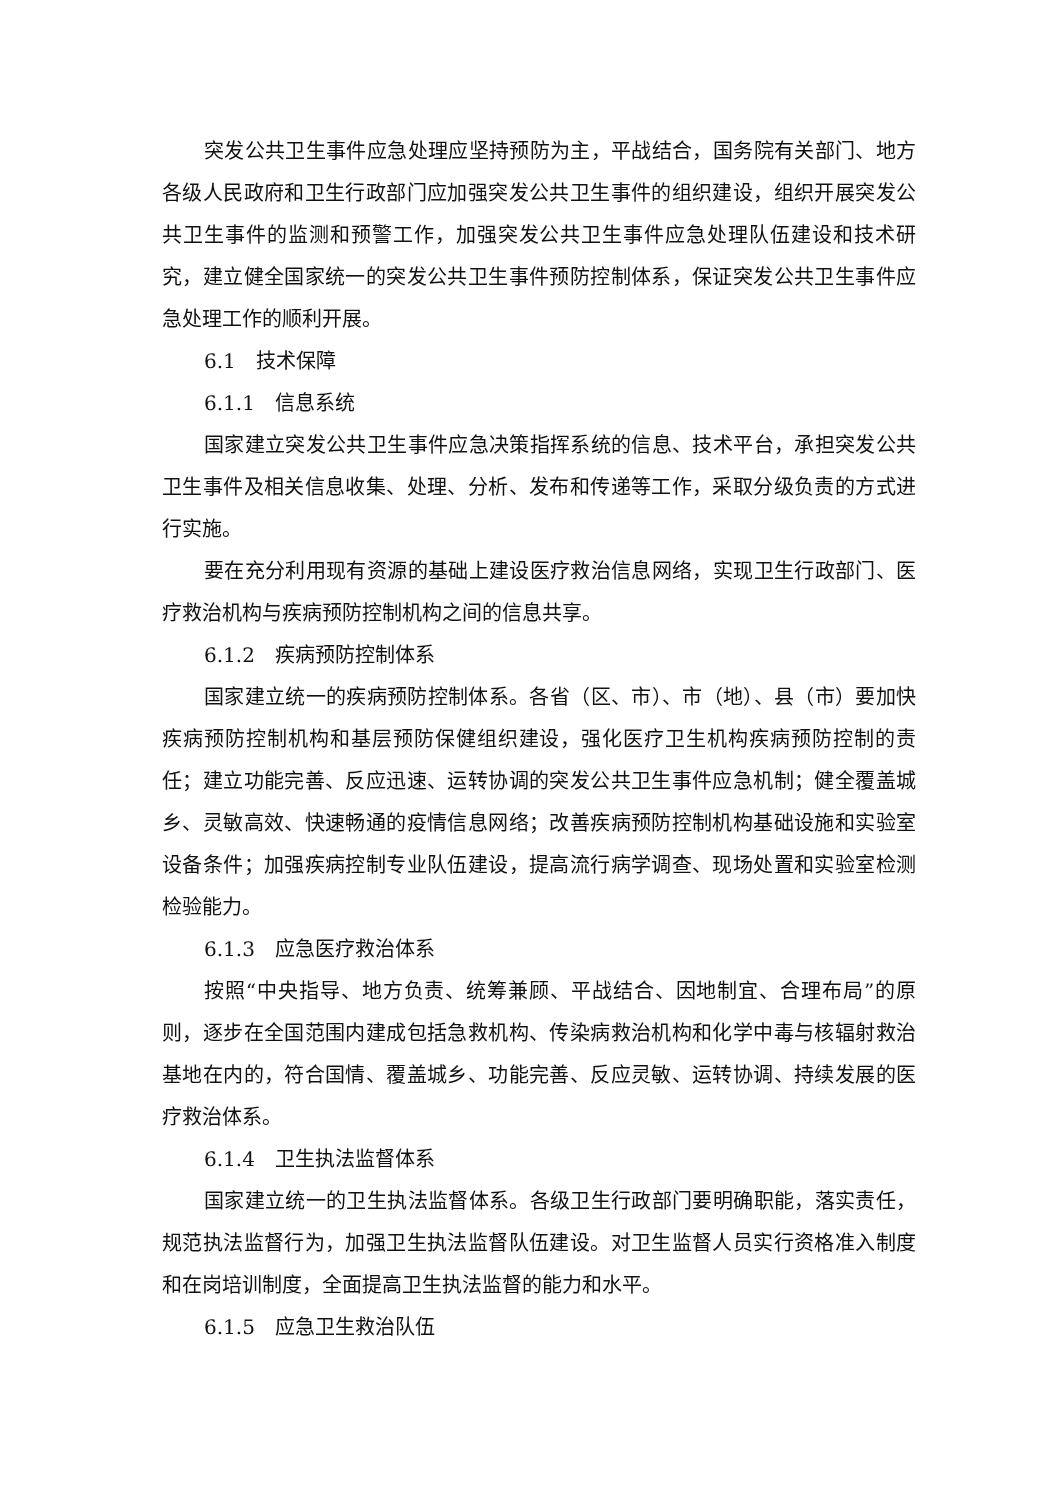突发公共卫生事件应急处理应坚持预防为主，平战结合，国务院有关部门、地方各级人民政府和卫生行政部门应加强突发公共卫生事件的组织建设，组织开展突发公共卫生事件的监测和预警工作，加强突发公共卫生事件应急处理队伍建设和技术研究，建立健全国家统一的突发公共卫生事件预防控制体系，保证突发公共卫生事件应急处理工作的顺利开展。
6.1　技术保障
6.1.1　信息系统
国家建立突发公共卫生事件应急决策指挥系统的信息、技术平台，承担突发公共卫生事件及相关信息收集、处理、分析、发布和传递等工作，采取分级负责的方式进行实施。
要在充分利用现有资源的基础上建设医疗救治信息网络，实现卫生行政部门、医疗救治机构与疾病预防控制机构之间的信息共享。
6.1.2　疾病预防控制体系
国家建立统一的疾病预防控制体系。各省（区、市）、市（地）、县（市）要加快疾病预防控制机构和基层预防保健组织建设，强化医疗卫生机构疾病预防控制的责任；建立功能完善、反应迅速、运转协调的突发公共卫生事件应急机制；健全覆盖城乡、灵敏高效、快速畅通的疫情信息网络；改善疾病预防控制机构基础设施和实验室设备条件；加强疾病控制专业队伍建设，提高流行病学调查、现场处置和实验室检测检验能力。
6.1.3　应急医疗救治体系
按照“中央指导、地方负责、统筹兼顾、平战结合、因地制宜、合理布局”的原则，逐步在全国范围内建成包括急救机构、传染病救治机构和化学中毒与核辐射救治基地在内的，符合国情、覆盖城乡、功能完善、反应灵敏、运转协调、持续发展的医疗救治体系。
6.1.4　卫生执法监督体系
国家建立统一的卫生执法监督体系。各级卫生行政部门要明确职能，落实责任，规范执法监督行为，加强卫生执法监督队伍建设。对卫生监督人员实行资格准入制度和在岗培训制度，全面提高卫生执法监督的能力和水平。
6.1.5　应急卫生救治队伍